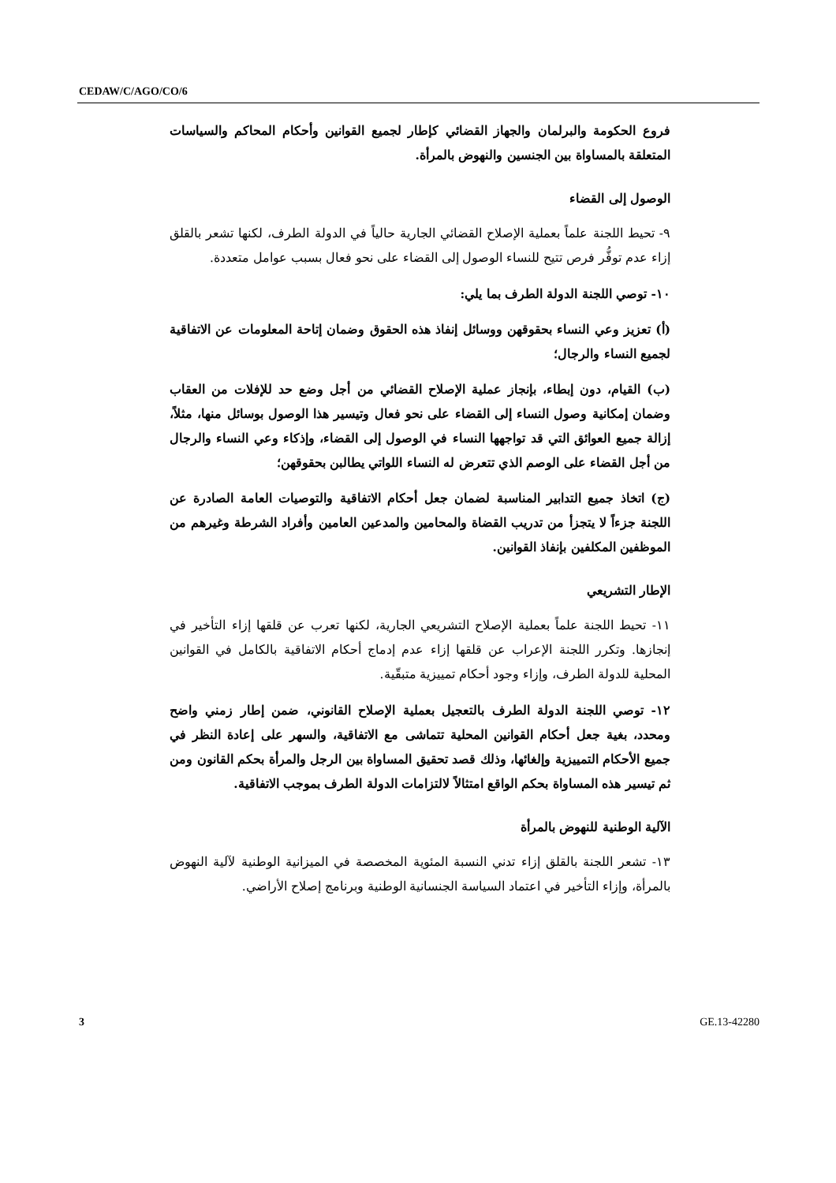CEDAW/C/AGO/CO/6
فروع الحكومة والبرلمان والجهاز القضائي كإطار لجميع القوانين وأحكام المحاكم والسياسات المتعلقة بالمساواة بين الجنسين والنهوض بالمرأة.
الوصول إلى القضاء
٩- تحيط اللجنة علماً بعملية الإصلاح القضائي الجارية حالياً في الدولة الطرف، لكنها تشعر بالقلق إزاء عدم توفُّر فرص تتيح للنساء الوصول إلى القضاء على نحو فعال بسبب عوامل متعددة.
١٠- توصي اللجنة الدولة الطرف بما يلي:
(أ) تعزيز وعي النساء بحقوقهن ووسائل إنفاذ هذه الحقوق وضمان إتاحة المعلومات عن الاتفاقية لجميع النساء والرجال؛
(ب) القيام، دون إبطاء، بإنجاز عملية الإصلاح القضائي من أجل وضع حد للإفلات من العقاب وضمان إمكانية وصول النساء إلى القضاء على نحو فعال وتيسير هذا الوصول بوسائل منها، مثلاً، إزالة جميع العوائق التي قد تواجهها النساء في الوصول إلى القضاء، وإذكاء وعي النساء والرجال من أجل القضاء على الوصم الذي تتعرض له النساء اللواتي يطالبن بحقوقهن؛
(ج) اتخاذ جميع التدابير المناسبة لضمان جعل أحكام الاتفاقية والتوصيات العامة الصادرة عن اللجنة جزءاً لا يتجزأ من تدريب القضاة والمحامين والمدعين العامين وأفراد الشرطة وغيرهم من الموظفين المكلفين بإنفاذ القوانين.
الإطار التشريعي
١١- تحيط اللجنة علماً بعملية الإصلاح التشريعي الجارية، لكنها تعرب عن قلقها إزاء التأخير في إنجازها. وتكرر اللجنة الإعراب عن قلقها إزاء عدم إدماج أحكام الاتفاقية بالكامل في القوانين المحلية للدولة الطرف، وإزاء وجود أحكام تمييزية متبقّية.
١٢- توصي اللجنة الدولة الطرف بالتعجيل بعملية الإصلاح القانوني، ضمن إطار زمني واضح ومحدد، بغية جعل أحكام القوانين المحلية تتماشى مع الاتفاقية، والسهر على إعادة النظر في جميع الأحكام التمييزية وإلغائها، وذلك قصد تحقيق المساواة بين الرجل والمرأة بحكم القانون ومن ثم تيسير هذه المساواة بحكم الواقع امتثالاً لالتزامات الدولة الطرف بموجب الاتفاقية.
الآلية الوطنية للنهوض بالمرأة
١٣- تشعر اللجنة بالقلق إزاء تدني النسبة المئوية المخصصة في الميزانية الوطنية لآلية النهوض بالمرأة، وإزاء التأخير في اعتماد السياسة الجنسانية الوطنية وبرنامج إصلاح الأراضي.
3 GE.13-42280